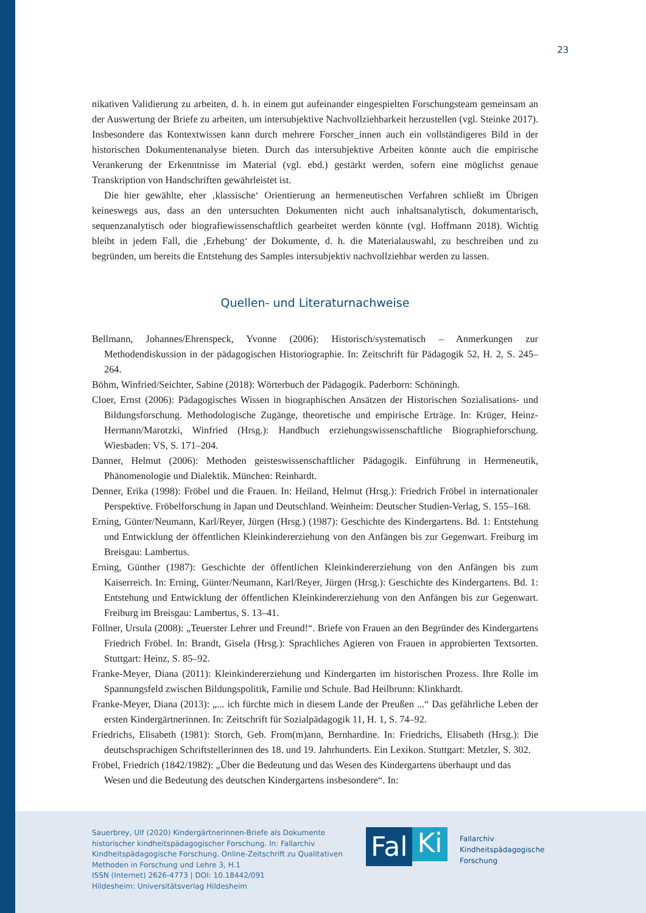23
nikativen Validierung zu arbeiten, d. h. in einem gut aufeinander eingespielten Forschungsteam gemeinsam an der Auswertung der Briefe zu arbeiten, um intersubjektive Nachvollziehbarkeit herzustellen (vgl. Steinke 2017). Insbesondere das Kontextwissen kann durch mehrere Forscher_innen auch ein vollständigeres Bild in der historischen Dokumentenanalyse bieten. Durch das intersubjektive Arbeiten könnte auch die empirische Verankerung der Erkenntnisse im Material (vgl. ebd.) gestärkt werden, sofern eine möglichst genaue Transkription von Handschriften gewährleistet ist.
Die hier gewählte, eher ‚klassische‘ Orientierung an hermeneutischen Verfahren schließt im Übrigen keineswegs aus, dass an den untersuchten Dokumenten nicht auch inhaltsanalytisch, dokumentarisch, sequenzanalytisch oder biografiewissenschaftlich gearbeitet werden könnte (vgl. Hoffmann 2018). Wichtig bleibt in jedem Fall, die ‚Erhebung‘ der Dokumente, d. h. die Materialauswahl, zu beschreiben und zu begründen, um bereits die Entstehung des Samples intersubjektiv nachvollziehbar werden zu lassen.
Quellen- und Literaturnachweise
Bellmann, Johannes/Ehrenspeck, Yvonne (2006): Historisch/systematisch – Anmerkungen zur Methodendiskussion in der pädagogischen Historiographie. In: Zeitschrift für Pädagogik 52, H. 2, S. 245–264.
Böhm, Winfried/Seichter, Sabine (2018): Wörterbuch der Pädagogik. Paderborn: Schöningh.
Cloer, Ernst (2006): Pädagogisches Wissen in biographischen Ansätzen der Historischen Sozialisations- und Bildungsforschung. Methodologische Zugänge, theoretische und empirische Erträge. In: Krüger, Heinz-Hermann/Marotzki, Winfried (Hrsg.): Handbuch erziehungswissenschaftliche Biographieforschung. Wiesbaden: VS, S. 171–204.
Danner, Helmut (2006): Methoden geisteswissenschaftlicher Pädagogik. Einführung in Hermeneutik, Phänomenologie und Dialektik. München: Reinhardt.
Denner, Erika (1998): Fröbel und die Frauen. In: Heiland, Helmut (Hrsg.): Friedrich Fröbel in internationaler Perspektive. Fröbelforschung in Japan und Deutschland. Weinheim: Deutscher Studien-Verlag, S. 155–168.
Erning, Günter/Neumann, Karl/Reyer, Jürgen (Hrsg.) (1987): Geschichte des Kindergartens. Bd. 1: Entstehung und Entwicklung der öffentlichen Kleinkindererziehung von den Anfängen bis zur Gegenwart. Freiburg im Breisgau: Lambertus.
Erning, Günther (1987): Geschichte der öffentlichen Kleinkindererziehung von den Anfängen bis zum Kaiserreich. In: Erning, Günter/Neumann, Karl/Reyer, Jürgen (Hrsg.): Geschichte des Kindergartens. Bd. 1: Entstehung und Entwicklung der öffentlichen Kleinkindererziehung von den Anfängen bis zur Gegenwart. Freiburg im Breisgau: Lambertus, S. 13–41.
Föllner, Ursula (2008): „Teuerster Lehrer und Freund!“. Briefe von Frauen an den Begründer des Kindergartens Friedrich Fröbel. In: Brandt, Gisela (Hrsg.): Sprachliches Agieren von Frauen in approbierten Textsorten. Stuttgart: Heinz, S. 85–92.
Franke-Meyer, Diana (2011): Kleinkindererziehung und Kindergarten im historischen Prozess. Ihre Rolle im Spannungsfeld zwischen Bildungspolitik, Familie und Schule. Bad Heilbrunn: Klinkhardt.
Franke-Meyer, Diana (2013): „... ich fürchte mich in diesem Lande der Preußen ...“ Das gefährliche Leben der ersten Kindergärtnerinnen. In: Zeitschrift für Sozialpädagogik 11, H. 1, S. 74–92.
Friedrichs, Elisabeth (1981): Storch, Geb. From(m)ann, Bernhardine. In: Friedrichs, Elisabeth (Hrsg.): Die deutschsprachigen Schriftstellerinnen des 18. und 19. Jahrhunderts. Ein Lexikon. Stuttgart: Metzler, S. 302.
Fröbel, Friedrich (1842/1982): „Über die Bedeutung und das Wesen des Kindergartens überhaupt und das Wesen und die Bedeutung des deutschen Kindergartens insbesondere“. In:
Sauerbrey, Ulf (2020) Kindergärtnerinnen-Briefe als Dokumente
historischer kindheitspädagogischer Forschung. In: Fallarchiv
Kindheitspädagogische Forschung. Online-Zeitschrift zu Qualitativen
Methoden in Forschung und Lehre 3, H.1
ISSN (Internet) 2626-4773 | DOI: 10.18442/091
Hildesheim: Universitätsverlag Hildesheim
Fal Ki
Fallarchiv
Kindheitspädagogische
Forschung